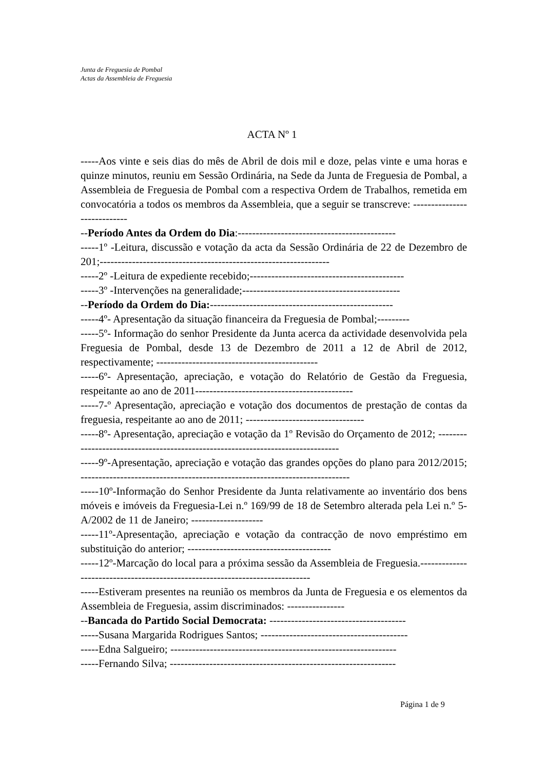Junta de Freguesia de Pombal
Actas da Assembleia de Freguesia
ACTA Nº 1
-----Aos vinte e seis dias do mês de Abril de dois mil e doze, pelas vinte e uma horas e quinze minutos, reuniu em Sessão Ordinária, na Sede da Junta de Freguesia de Pombal, a Assembleia de Freguesia de Pombal com a respectiva Ordem de Trabalhos, remetida em convocatória a todos os membros da Assembleia, que a seguir se transcreve: ----------------------------
--Período Antes da Ordem do Dia:--------------------------------------------
-----1º -Leitura, discussão e votação da acta da Sessão Ordinária de 22 de Dezembro de 201;----------------------------------------------------------------
-----2º -Leitura de expediente recebido;-------------------------------------------
-----3º -Intervenções na generalidade;--------------------------------------------
--Período da Ordem do Dia:---------------------------------------------------
-----4º- Apresentação da situação financeira da Freguesia de Pombal;---------
-----5º- Informação do senhor Presidente da Junta acerca da actividade desenvolvida pela Freguesia de Pombal, desde 13 de Dezembro de 2011 a 12 de Abril de 2012, respectivamente; ---------------------------------------------
-----6º- Apresentação, apreciação, e votação do Relatório de Gestão da Freguesia, respeitante ao ano de 2011--------------------------------------------
-----7-º Apresentação, apreciação e votação dos documentos de prestação de contas da freguesia, respeitante ao ano de 2011; ---------------------------------
-----8º- Apresentação, apreciação e votação da 1º Revisão do Orçamento de 2012; --------------------------------------------------------------------------------
-----9º-Apresentação, apreciação e votação das grandes opções do plano para 2012/2015; ---------------------------------------------------------------------------
-----10º-Informação do Senhor Presidente da Junta relativamente ao inventário dos bens móveis e imóveis da Freguesia-Lei n.º 169/99 de 18 de Setembro alterada pela Lei n.º 5-A/2002 de 11 de Janeiro; --------------------
-----11º-Apresentação, apreciação e votação da contracção de novo empréstimo em substituição do anterior; ----------------------------------------
-----12º-Marcação do local para a próxima sessão da Assembleia de Freguesia.-----------------------------------------------------------------------------
-----Estiveram presentes na reunião os membros da Junta de Freguesia e os elementos da Assembleia de Freguesia, assim discriminados: ----------------
--Bancada do Partido Social Democrata: --------------------------------------
-----Susana Margarida Rodrigues Santos; -----------------------------------------
-----Edna Salgueiro; ---------------------------------------------------------------
-----Fernando Silva; ---------------------------------------------------------------
Página 1 de 9